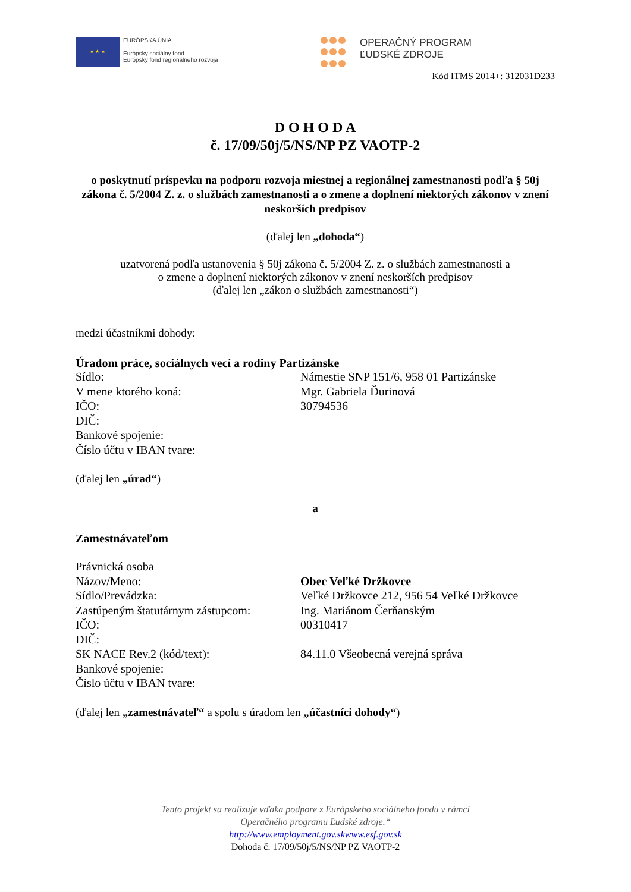★ ★ ★
EURÓPSKA ÚNIA
Európsky sociálny fond
Európsky fond regionálneho rozvoja
OPERAČNÝ PROGRAM
ĽUDSKÉ ZDROJE
Kód ITMS 2014+: 312031D233
D O H O D A
č. 17/09/50j/5/NS/NP PZ VAOTP-2
o poskytnutí príspevku na podporu rozvoja miestnej a regionálnej zamestnanosti podľa § 50j zákona č. 5/2004 Z. z. o službách zamestnanosti a o zmene a doplnení niektorých zákonov v znení neskorších predpisov
(ďalej len „dohoda“)
uzatvorená podľa ustanovenia § 50j zákona č. 5/2004 Z. z. o službách zamestnanosti a
o zmene a doplnení niektorých zákonov v znení neskorších predpisov
(ďalej len „zákon o službách zamestnanosti“)
medzi účastníkmi dohody:
Úradom práce, sociálnych vecí a rodiny Partizánske
Sídlo: Námestie SNP 151/6, 958 01 Partizánske
V mene ktorého koná: Mgr. Gabriela Ďurinová
IČO: 30794536
DIČ:
Bankové spojenie:
Číslo účtu v IBAN tvare:
(ďalej len „úrad“)
a
Zamestnávateľom
Právnická osoba
Názov/Meno: Obec Veľké Držkovce
Sídlo/Prevádzka: Veľké Držkovce 212, 956 54 Veľké Držkovce
Zastúpeným štatutárnym zástupcom:
Ing. Mariánom Čerňanským
IČO: 00310417
DIČ:
SK NACE Rev.2 (kód/text): 84.11.0 Všeobecná verejná správa
Bankové spojenie:
Číslo účtu v IBAN tvare:
(ďalej len „zamestnávateľ“ a spolu s úradom len „účastníci dohody“)
Tento projekt sa realizuje vďaka podpore z Európskeho sociálneho fondu v rámci
Operačného programu Ľudské zdroje.“
http://www.employment.gov.skwww.esf.gov.sk
Dohoda č. 17/09/50j/5/NS/NP PZ VAOTP-2